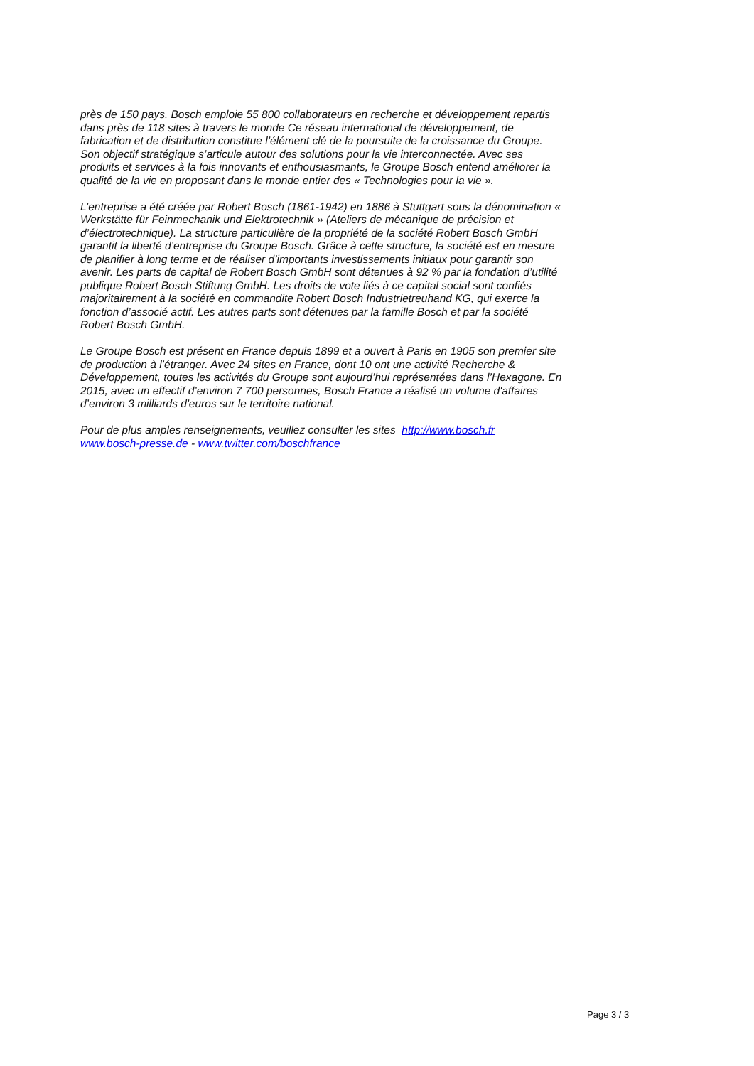près de 150 pays. Bosch emploie 55 800 collaborateurs en recherche et développement repartis dans près de 118 sites à travers le monde Ce réseau international de développement, de fabrication et de distribution constitue l’élément clé de la poursuite de la croissance du Groupe. Son objectif stratégique s’articule autour des solutions pour la vie interconnectée. Avec ses produits et services à la fois innovants et enthousiasmants, le Groupe Bosch entend améliorer la qualité de la vie en proposant dans le monde entier des « Technologies pour la vie ».
L’entreprise a été créée par Robert Bosch (1861-1942) en 1886 à Stuttgart sous la dénomination « Werkstätte für Feinmechanik und Elektrotechnik » (Ateliers de mécanique de précision et d’électrotechnique). La structure particulière de la propriété de la société Robert Bosch GmbH garantit la liberté d’entreprise du Groupe Bosch. Grâce à cette structure, la société est en mesure de planifier à long terme et de réaliser d’importants investissements initiaux pour garantir son avenir. Les parts de capital de Robert Bosch GmbH sont détenues à 92 % par la fondation d’utilité publique Robert Bosch Stiftung GmbH. Les droits de vote liés à ce capital social sont confiés majoritairement à la société en commandite Robert Bosch Industrietreuhand KG, qui exerce la fonction d’associé actif. Les autres parts sont détenues par la famille Bosch et par la société Robert Bosch GmbH.
Le Groupe Bosch est présent en France depuis 1899 et a ouvert à Paris en 1905 son premier site de production à l’étranger. Avec 24 sites en France, dont 10 ont une activité Recherche & Développement, toutes les activités du Groupe sont aujourd’hui représentées dans l’Hexagone. En 2015, avec un effectif d’environ 7 700 personnes, Bosch France a réalisé un volume d'affaires d’environ 3 milliards d'euros sur le territoire national.
Pour de plus amples renseignements, veuillez consulter les sites http://www.bosch.fr
www.bosch-presse.de - www.twitter.com/boschfrance
Page 3 / 3